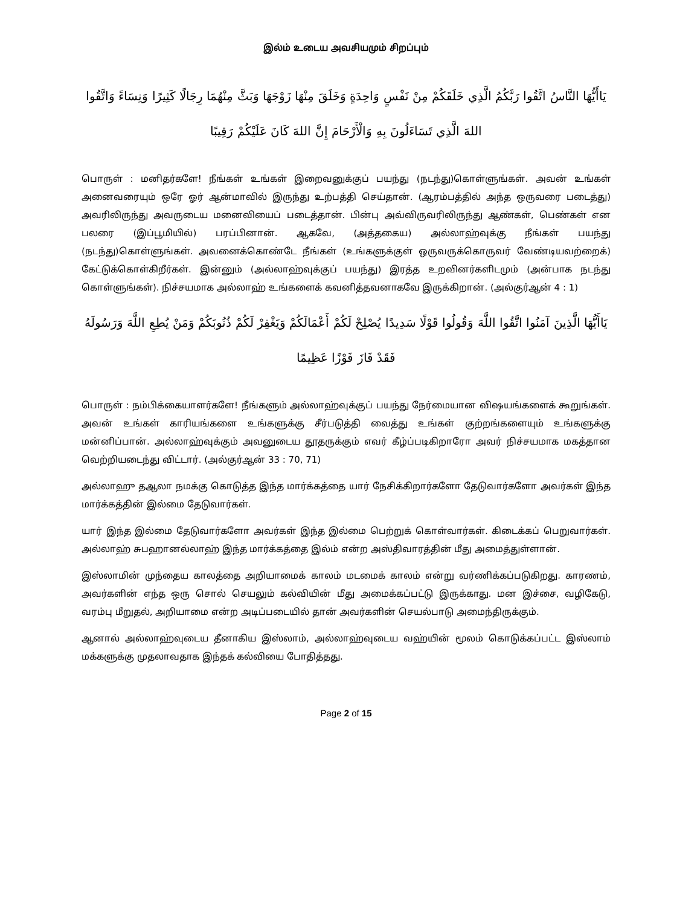இல்ம் உடைய அவசியமும் சிறப்பும்
يَاأَيُّهَا النَّاسُ اتَّقُوا رَبَّكُمُ الَّذِي خَلَقَكُمْ مِنْ نَفْسٍ وَاحِدَةٍ وَخَلَقَ مِنْهَا زَوْجَهَا وَبَثَّ مِنْهُمَا رِجَالًا كَثِيرًا وَنِسَاءً وَاتَّقُوا اللهَ الَّذِي تَسَاءَلُونَ بِهِ وَالْأَرْحَامَ إِنَّ اللهَ كَانَ عَلَيْكُمْ رَقِيبًا
பொருள் : மனிதர்களே! நீங்கள் உங்கள் இறைவனுக்குப் பயந்து (நடந்து)கொள்ளுங்கள். அவன் உங்கள் அனைவரையும் ஒரே ஓர் ஆன்மாவில் இருந்து உற்பத்தி செய்தான். (ஆரம்பத்தில் அந்த ஒருவரை படைத்து) அவரிலிருந்து அவருடைய மனைவியைப் படைத்தான். பின்பு அவ்விருவரிலிருந்து ஆண்கள், பெண்கள் என பலரை (இப்பூமியில்) பரப்பினான். ஆகவே, (அத்தகைய) அல்லாஹ்வுக்கு நீங்கள் பயந்து (நடந்து)கொள்ளுங்கள். அவனைக்கொண்டே நீங்கள் (உங்களுக்குள் ஒருவருக்கொருவர் வேண்டியவற்றைக்) கேட்டுக்கொள்கிறீர்கள். இன்னும் (அல்லாஹ்வுக்குப் பயந்து) இரத்த உறவினர்களிடமும் (அன்பாக நடந்து கொள்ளுங்கள்). நிச்சயமாக அல்லாஹ் உங்களைக் கவனித்தவனாகவே இருக்கிறான். (அல்குர்ஆன் 4 : 1)
يَاأَيُّهَا الَّذِينَ آمَنُوا اتَّقُوا اللَّهَ وَقُولُوا قَوْلًا سَدِيدًا يُصْلِحْ لَكُمْ أَعْمَالَكُمْ وَيَغْفِرْ لَكُمْ ذُنُوبَكُمْ وَمَنْ يُطِعِ اللَّهَ وَرَسُولَهُ فَقَدْ فَازَ فَوْزًا عَظِيمًا
பொருள் : நம்பிக்கையாளர்களே! நீங்களும் அல்லாஹ்வுக்குப் பயந்து நேர்மையான விஷயங்களைக் கூறுங்கள். அவன் உங்கள் காரியங்களை உங்களுக்கு சீர்படுத்தி வைத்து உங்கள் குற்றங்களையும் உங்களுக்கு மன்னிப்பான். அல்லாஹ்வுக்கும் அவனுடைய தூதருக்கும் எவர் கீழ்ப்படிகிறாரோ அவர் நிச்சயமாக மகத்தான வெற்றியடைந்து விட்டார். (அல்குர்ஆன் 33 : 70, 71)
அல்லாஹு தஆலா நமக்கு கொடுத்த இந்த மார்க்கத்தை யார் நேசிக்கிறார்களோ தேடுவார்களோ அவர்கள் இந்த மார்க்கத்தின் இல்மை தேடுவார்கள்.
யார் இந்த இல்மை தேடுவார்களோ அவர்கள் இந்த இல்மை பெற்றுக் கொள்வார்கள். கிடைக்கப் பெறுவார்கள். அல்லாஹ் சுபஹானல்லாஹ் இந்த மார்க்கத்தை இல்ம் என்ற அஸ்திவாரத்தின் மீது அமைத்துள்ளான்.
இஸ்லாமின் முந்தைய காலத்தை அறியாமைக் காலம் மடமைக் காலம் என்று வர்ணிக்கப்படுகிறது. காரணம், அவர்களின் எந்த ஒரு சொல் செயலும் கல்வியின் மீது அமைக்கப்பட்டு இருக்காது. மன இச்சை, வழிகேடு, வரம்பு மீறுதல், அறியாமை என்ற அடிப்படையில் தான் அவர்களின் செயல்பாடு அமைந்திருக்கும்.
ஆனால் அல்லாஹ்வுடைய தீனாகிய இஸ்லாம், அல்லாஹ்வுடைய வஹ்யின் மூலம் கொடுக்கப்பட்ட இஸ்லாம் மக்களுக்கு முதலாவதாக இந்தக் கல்வியை போதித்தது.
Page 2 of 15